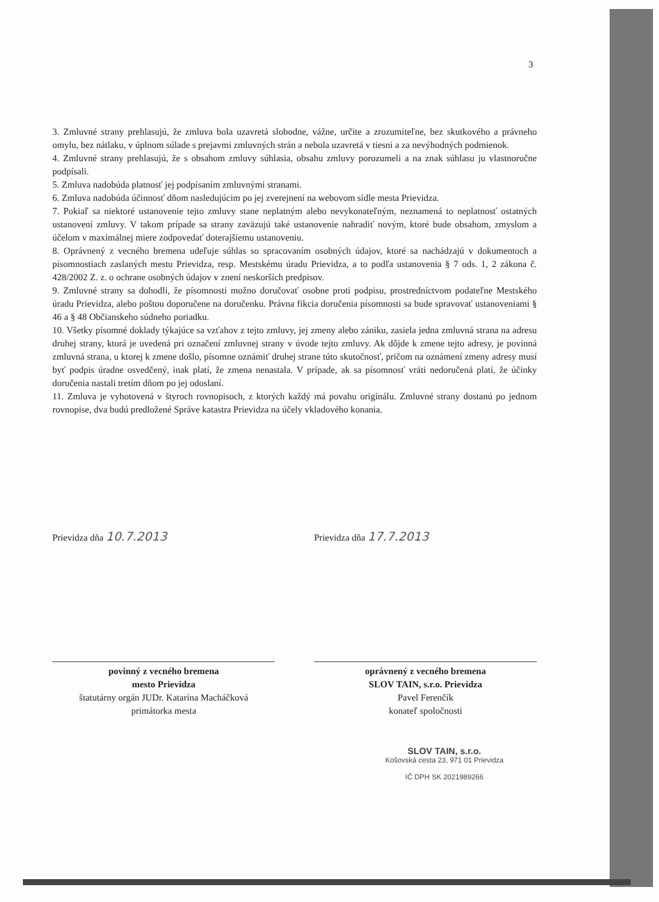3
3. Zmluvné strany prehlasujú, že zmluva bola uzavretá slobodne, vážne, určite a zrozumiteľne, bez skutkového a právneho omylu, bez nátlaku, v úplnom súlade s prejavmi zmluvných strán a nebola uzavretá v tiesni a za nevýhodných podmienok.
4. Zmluvné strany prehlasujú, že s obsahom zmluvy súhlasia, obsahu zmluvy porozumeli a na znak súhlasu ju vlastnoručne podpísali.
5. Zmluva nadobúda platnosť jej podpísaním zmluvnými stranami.
6. Zmluva nadobúda účinnosť dňom nasledujúcim po jej zverejnení na webovom sídle mesta Prievidza.
7. Pokiaľ sa niektoré ustanovenie tejto zmluvy stane neplatným alebo nevykonateľným, neznamená to neplatnosť ostatných ustanovení zmluvy. V takom prípade sa strany zaväzujú také ustanovenie nahradiť novým, ktoré bude obsahom, zmyslom a účelom v maximálnej miere zodpovedať doterajšiemu ustanoveniu.
8. Oprávnený z vecného bremena udeľuje súhlas so spracovaním osobných údajov, ktoré sa nachádzajú v dokumentoch a písomnostiach zaslaných mestu Prievidza, resp. Mestskému úradu Prievidza, a to podľa ustanovenia § 7 ods. 1, 2 zákona č. 428/2002 Z. z. o ochrane osobných údajov v znení neskorších predpisov.
9. Zmluvné strany sa dohodli, že písomnosti možno doručovať osobne proti podpisu, prostredníctvom podateľne Mestského úradu Prievidza, alebo poštou doporučene na doručenku. Právna fikcia doručenia písomnosti sa bude spravovať ustanoveniami § 46 a § 48 Občianskeho súdneho poriadku.
10. Všetky písomné doklady týkajúce sa vzťahov z tejto zmluvy, jej zmeny alebo zániku, zasiela jedna zmluvná strana na adresu druhej strany, ktorá je uvedená pri označení zmluvnej strany v úvode tejto zmluvy. Ak dôjde k zmene tejto adresy, je povinná zmluvná strana, u ktorej k zmene došlo, písomne oznámiť druhej strane túto skutočnosť, pričom na oznámení zmeny adresy musí byť podpis úradne osvedčený, inak platí, že zmena nenastala. V prípade, ak sa písomnosť vráti nedoručená platí, že účinky doručenia nastali tretím dňom po jej odoslaní.
11. Zmluva je vyhotovená v štyroch rovnopisoch, z ktorých každý má povahu originálu. Zmluvné strany dostanú po jednom rovnopise, dva budú predložené Správe katastra Prievidza na účely vkladového konania.
Prievidza dňa 10.7.2013
povinný z vecného bremena
mesto Prievidza
štatutárny orgán JUDr. Katarína Macháčková
primátorka mesta
Prievidza dňa 17.7.2013
oprávnený z vecného bremena
SLOV TAIN, s.r.o. Prievidza
Pavel Ferenčík
konateľ spoločnosti
SLOV TAIN, s.r.o.
Košovská cesta 23, 971 01 Prievidza
IČ DPH SK 2021989266